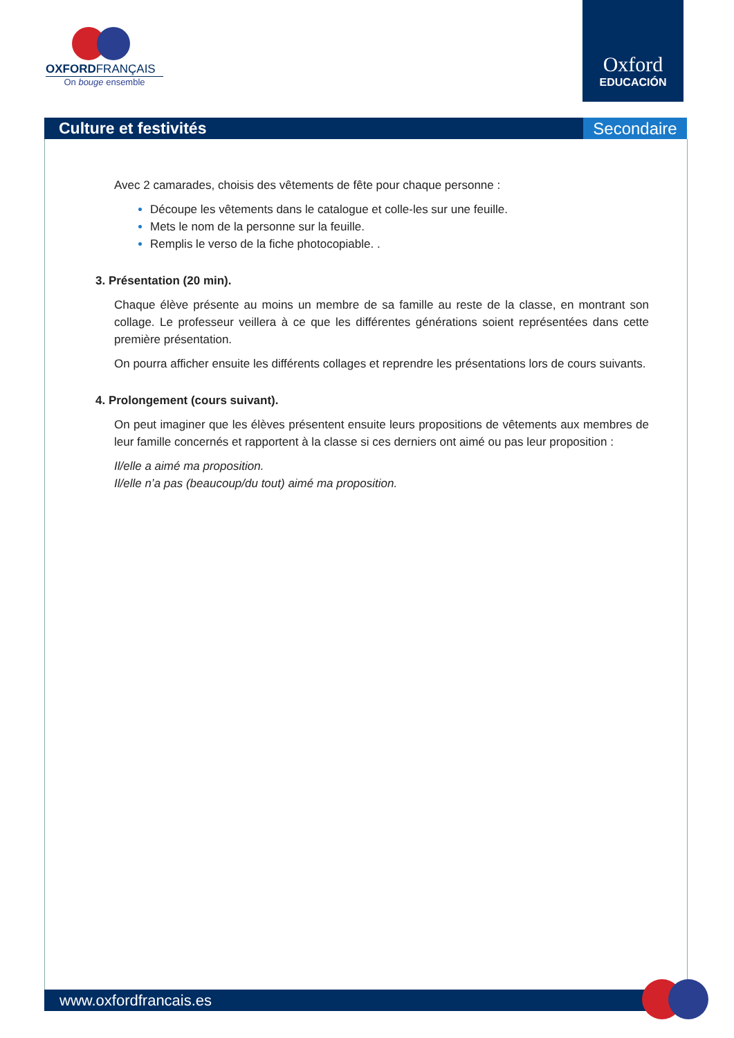OXFORDFRANÇAIS
On bouge ensemble
Oxford
EDUCACIÓN
Culture et festivités Secondaire
Avec 2 camarades, choisis des vêtements de fête pour chaque personne :
Découpe les vêtements dans le catalogue et colle-les sur une feuille.
Mets le nom de la personne sur la feuille.
Remplis le verso de la fiche photocopiable. .
3. Présentation (20 min).
Chaque élève présente au moins un membre de sa famille au reste de la classe, en montrant son collage. Le professeur veillera à ce que les différentes générations soient représentées dans cette première présentation.
On pourra afficher ensuite les différents collages et reprendre les présentations lors de cours suivants.
4. Prolongement (cours suivant).
On peut imaginer que les élèves présentent ensuite leurs propositions de vêtements aux membres de leur famille concernés et rapportent à la classe si ces derniers ont aimé ou pas leur proposition :
Il/elle a aimé ma proposition.
Il/elle n’a pas (beaucoup/du tout) aimé ma proposition.
www.oxfordfrancais.es